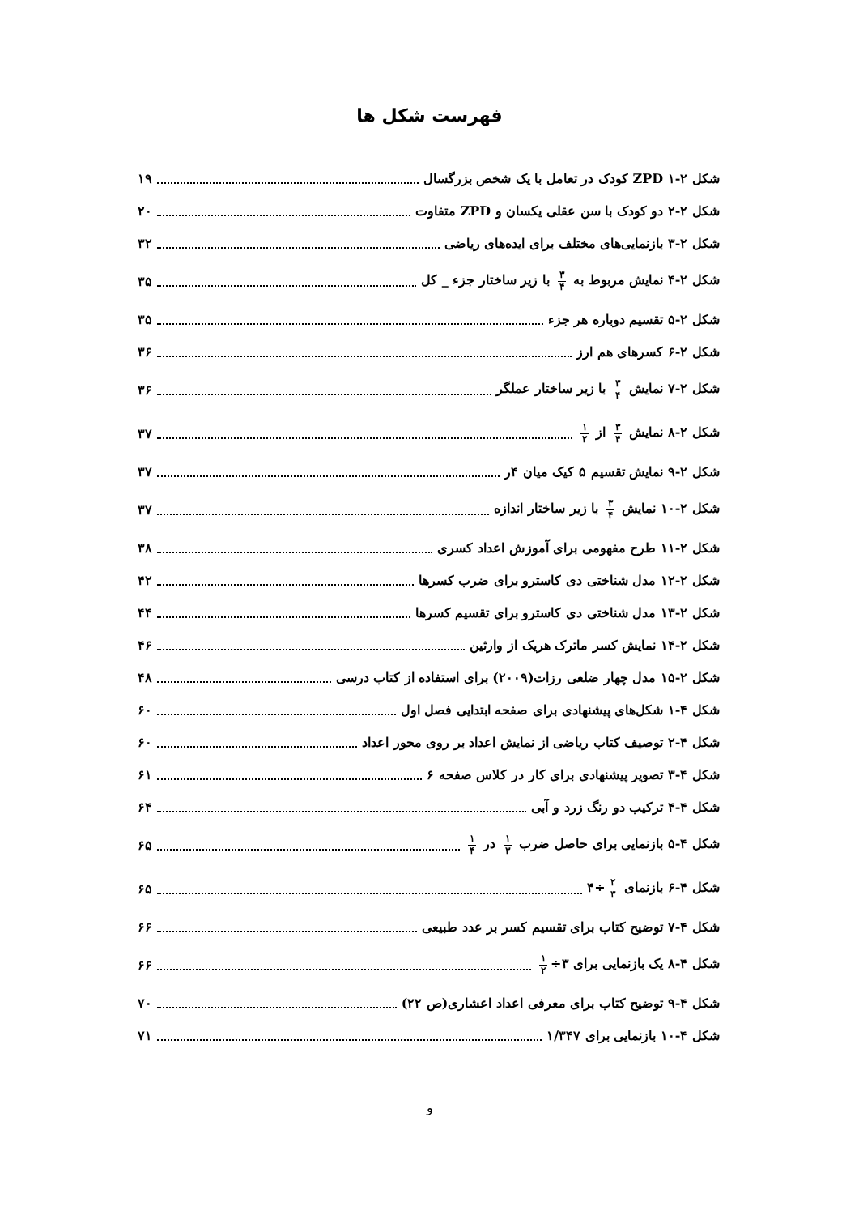فهرست شکل ها
شکل ۲-۱ ZPD کودک در تعامل با یک شخص بزرگسال ۱۹
شکل ۲-۲ دو کودک با سن عقلی یکسان و ZPD متفاوت ۲۰
شکل ۲-۳ بازنمایی‌های مختلف برای ایده‌های ریاضی ۳۲
شکل ۲-۴ نمایش مربوط به ۳ ۴ با زیر ساختار جزء _ کل ۳۵
شکل ۲-۵ تقسیم دوباره هر جزء ۳۵
شکل ۲-۶ کسرهای هم ارز ۳۶
شکل ۲-۷ نمایش ۳ ۴ با زیر ساختار عملگر ۳۶
شکل ۲-۸ نمایش ۳ ۴ از ۱ ۲ ۳۷
شکل ۲-۹ نمایش تقسیم ۵ کیک میان ۴ر ۳۷
شکل ۲-۱۰ نمایش ۳ ۴ با زیر ساختار اندازه ۳۷
شکل ۲-۱۱ طرح مفهومی برای آموزش اعداد کسری ۳۸
شکل ۲-۱۲ مدل شناختی دی کاسترو برای ضرب کسرها ۴۲
شکل ۲-۱۳ مدل شناختی دی کاسترو برای تقسیم کسرها ۴۴
شکل ۲-۱۴ نمایش کسر ماترک هریک از وارثین ۴۶
شکل ۲-۱۵ مدل چهار ضلعی رزات(۲۰۰۹) برای استفاده از کتاب درسی ۴۸
شکل ۴-۱ شکل‌های پیشنهادی برای صفحه ابتدایی فصل اول ۶۰
شکل ۴-۲ توصیف کتاب ریاضی از نمایش اعداد بر روی محور اعداد ۶۰
شکل ۴-۳ تصویر پیشنهادی برای کار در کلاس صفحه ۶ ۶۱
شکل ۴-۴ ترکیب دو رنگ زرد و آبی ۶۴
شکل ۴-۵ بازنمایی برای حاصل ضرب ۱ ۳ در ۱ ۴ ۶۵
شکل ۴-۶ بازنمای ۲ ۳ ÷۴ ۶۵
شکل ۴-۷ توضیح کتاب برای تقسیم کسر بر عدد طبیعی ۶۶
شکل ۴-۸ یک بازنمایی برای ۳÷ ۱ ۲ ۶۶
شکل ۴-۹ توضیح کتاب برای معرفی اعداد اعشاری(ص ۲۲) ۷۰
شکل ۴-۱۰ بازنمایی برای ۱/۳۴۷ ۷۱
و